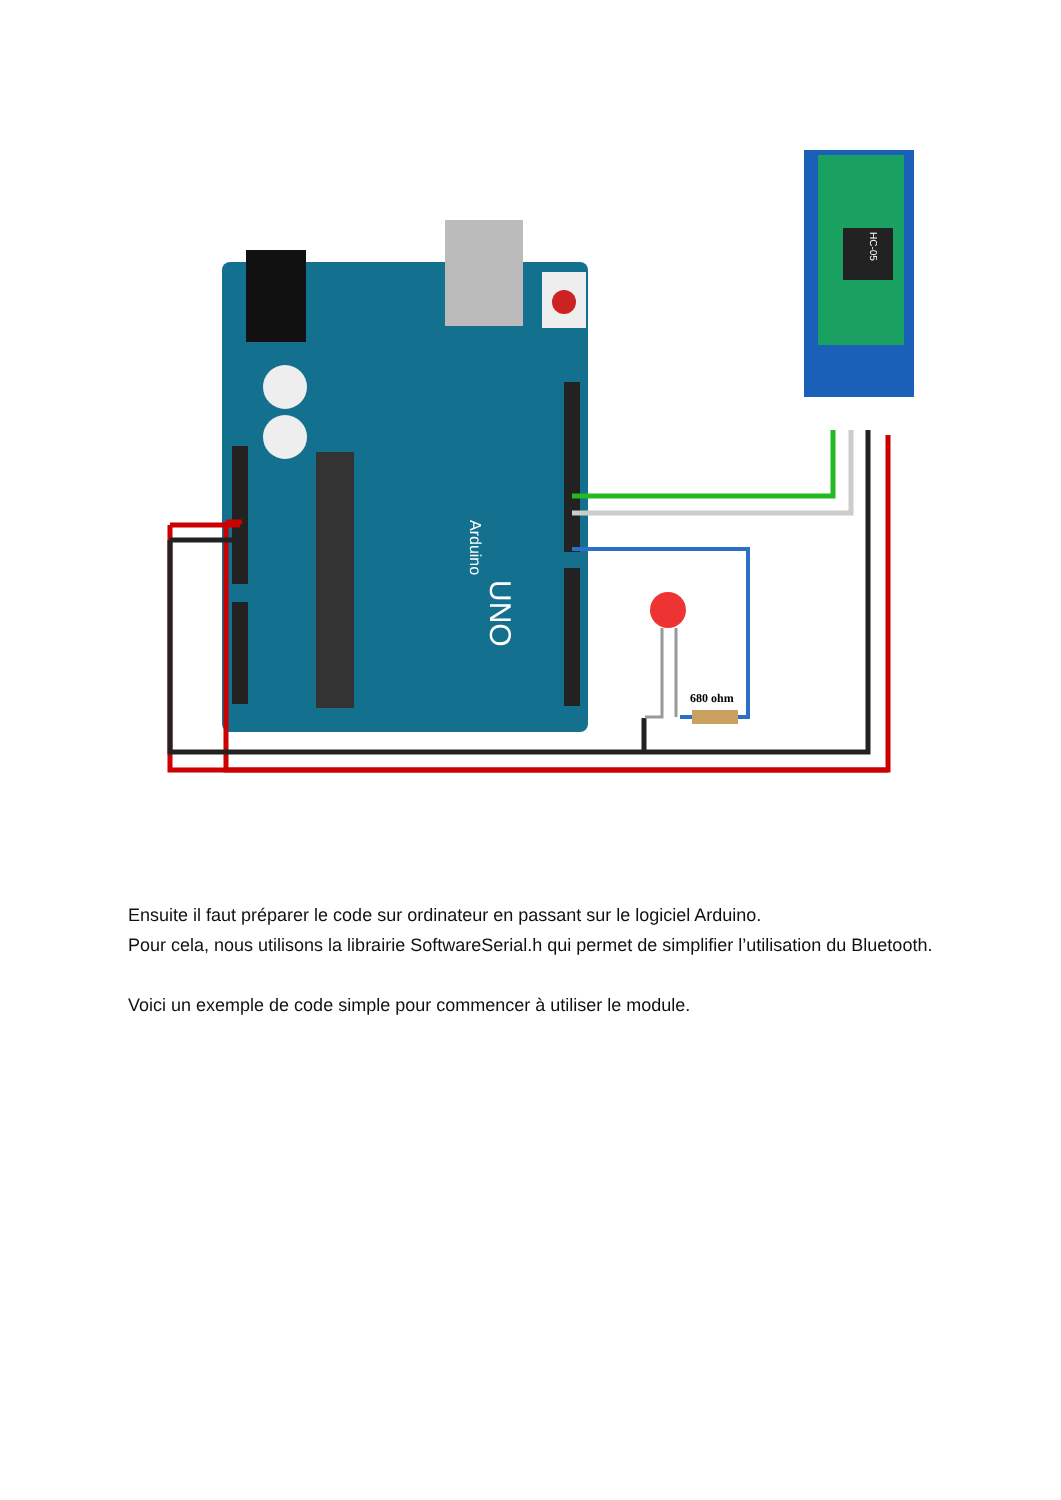Arduino
UNO
HC-05
680 ohm
Ensuite il faut préparer le code sur ordinateur en passant sur le logiciel Arduino.
Pour cela, nous utilisons la librairie SoftwareSerial.h qui permet de simplifier l’utilisation du Bluetooth.
Voici un exemple de code simple pour commencer à utiliser le module.